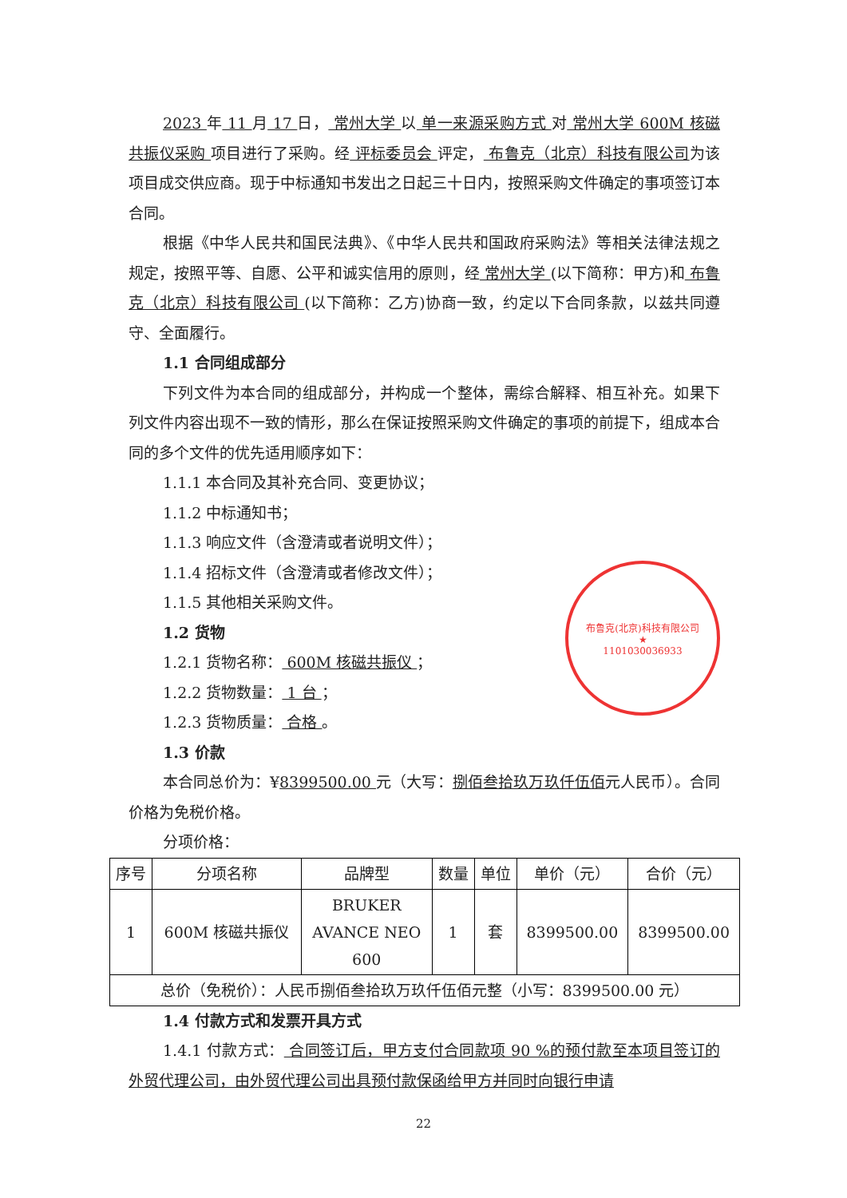布鲁克(北京)科技有限公司
★
1101030036933
2023 年 11 月 17 日， 常州大学 以 单一来源采购方式 对 常州大学 600M 核磁共振仪采购 项目进行了采购。经 评标委员会 评定， 布鲁克（北京）科技有限公司为该项目成交供应商。现于中标通知书发出之日起三十日内，按照采购文件确定的事项签订本合同。
根据《中华人民共和国民法典》、《中华人民共和国政府采购法》等相关法律法规之规定，按照平等、自愿、公平和诚实信用的原则，经 常州大学 (以下简称：甲方)和 布鲁克（北京）科技有限公司 (以下简称：乙方)协商一致，约定以下合同条款，以兹共同遵守、全面履行。
1.1 合同组成部分
下列文件为本合同的组成部分，并构成一个整体，需综合解释、相互补充。如果下列文件内容出现不一致的情形，那么在保证按照采购文件确定的事项的前提下，组成本合同的多个文件的优先适用顺序如下：
1.1.1 本合同及其补充合同、变更协议；
1.1.2 中标通知书；
1.1.3 响应文件（含澄清或者说明文件）；
1.1.4 招标文件（含澄清或者修改文件）；
1.1.5 其他相关采购文件。
1.2 货物
1.2.1 货物名称： 600M 核磁共振仪 ；
1.2.2 货物数量： 1 台 ；
1.2.3 货物质量： 合格 。
1.3 价款
本合同总价为：¥8399500.00 元（大写：捌佰叁拾玖万玖仟伍佰元人民币）。合同价格为免税价格。
分项价格：
| 序号 | 分项名称 | 品牌型 | 数量 | 单位 | 单价（元） | 合价（元） |
| 1 | 600M 核磁共振仪 | BRUKER AVANCE NEO 600 | 1 | 套 | 8399500.00 | 8399500.00 |
| 总价（免税价）：人民币捌佰叁拾玖万玖仟伍佰元整（小写：8399500.00 元） | | | | | | |
1.4 付款方式和发票开具方式
1.4.1 付款方式： 合同签订后，甲方支付合同款项 90 %的预付款至本项目签订的外贸代理公司，由外贸代理公司出具预付款保函给甲方并同时向银行申请
22